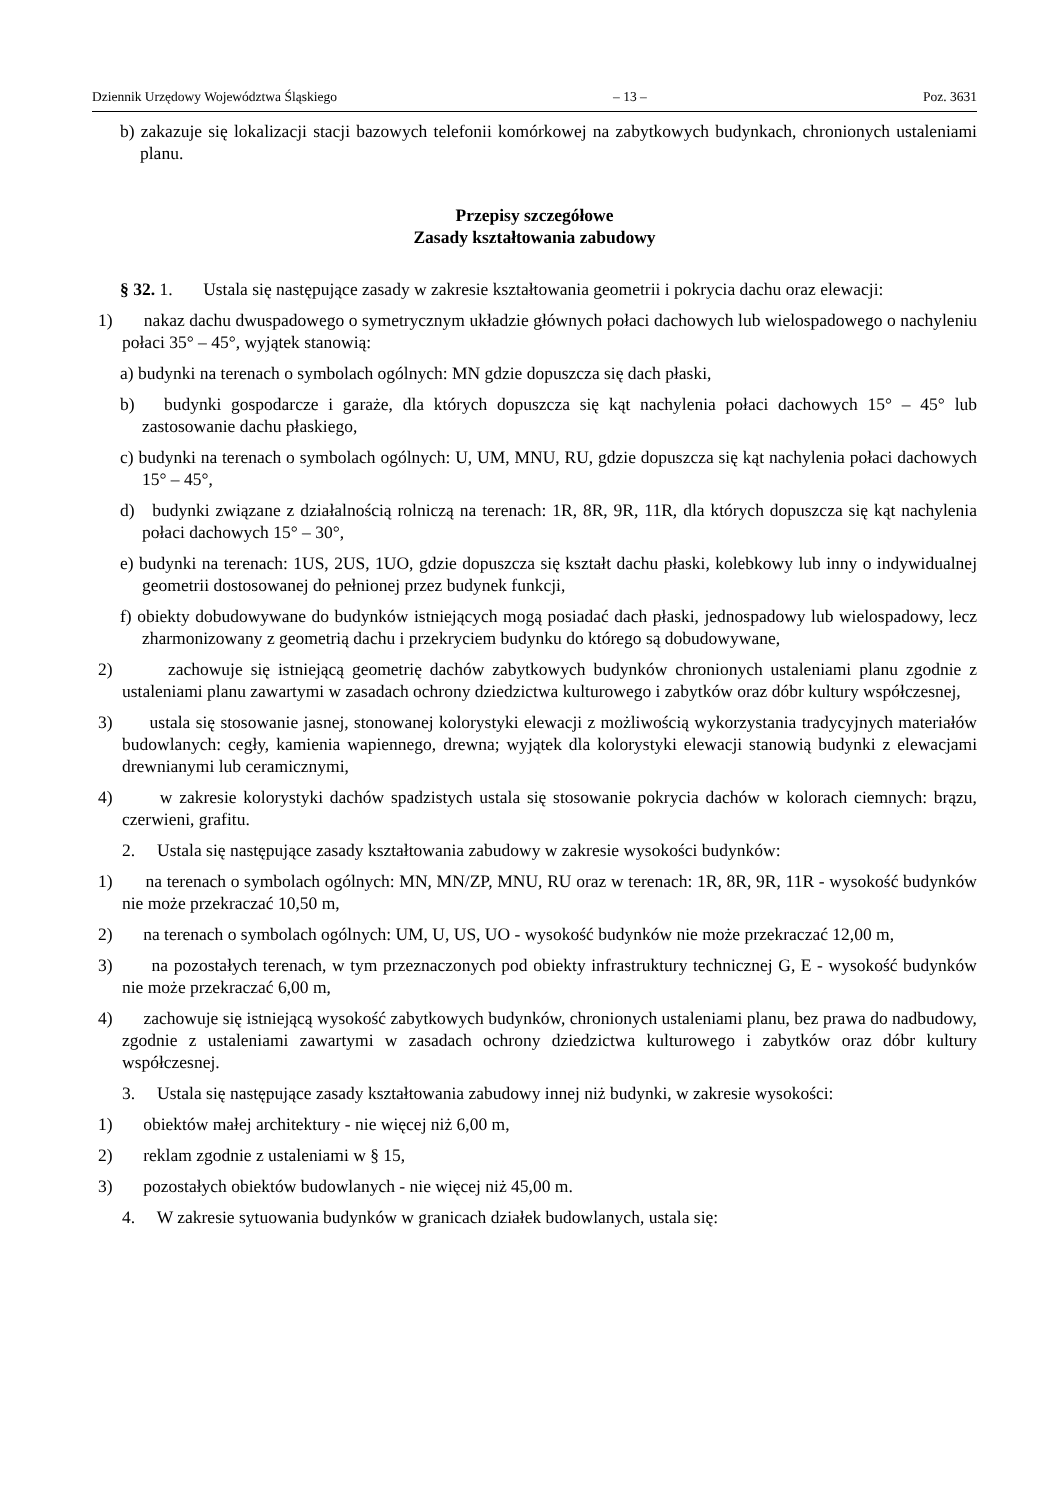Dziennik Urzędowy Województwa Śląskiego – 13 – Poz. 3631
b) zakazuje się lokalizacji stacji bazowych telefonii komórkowej na zabytkowych budynkach, chronionych ustaleniami planu.
Przepisy szczegółowe
Zasady kształtowania zabudowy
§ 32. 1. Ustala się następujące zasady w zakresie kształtowania geometrii i pokrycia dachu oraz elewacji:
1) nakaz dachu dwuspadowego o symetrycznym układzie głównych połaci dachowych lub wielospadowego o nachyleniu połaci 35° – 45°, wyjątek stanowią:
a) budynki na terenach o symbolach ogólnych: MN gdzie dopuszcza się dach płaski,
b) budynki gospodarcze i garaże, dla których dopuszcza się kąt nachylenia połaci dachowych 15° – 45° lub zastosowanie dachu płaskiego,
c) budynki na terenach o symbolach ogólnych: U, UM, MNU, RU, gdzie dopuszcza się kąt nachylenia połaci dachowych 15° – 45°,
d) budynki związane z działalnością rolniczą na terenach: 1R, 8R, 9R, 11R, dla których dopuszcza się kąt nachylenia połaci dachowych 15° – 30°,
e) budynki na terenach: 1US, 2US, 1UO, gdzie dopuszcza się kształt dachu płaski, kolebkowy lub inny o indywidualnej geometrii dostosowanej do pełnionej przez budynek funkcji,
f) obiekty dobudowywane do budynków istniejących mogą posiadać dach płaski, jednospadowy lub wielospadowy, lecz zharmonizowany z geometrią dachu i przekryciem budynku do którego są dobudowywane,
2) zachowuje się istniejącą geometrię dachów zabytkowych budynków chronionych ustaleniami planu zgodnie z ustaleniami planu zawartymi w zasadach ochrony dziedzictwa kulturowego i zabytków oraz dóbr kultury współczesnej,
3) ustala się stosowanie jasnej, stonowanej kolorystyki elewacji z możliwością wykorzystania tradycyjnych materiałów budowlanych: cegły, kamienia wapiennego, drewna; wyjątek dla kolorystyki elewacji stanowią budynki z elewacjami drewnianymi lub ceramicznymi,
4) w zakresie kolorystyki dachów spadzistych ustala się stosowanie pokrycia dachów w kolorach ciemnych: brązu, czerwieni, grafitu.
2. Ustala się następujące zasady kształtowania zabudowy w zakresie wysokości budynków:
1) na terenach o symbolach ogólnych: MN, MN/ZP, MNU, RU oraz w terenach: 1R, 8R, 9R, 11R - wysokość budynków nie może przekraczać 10,50 m,
2) na terenach o symbolach ogólnych: UM, U, US, UO - wysokość budynków nie może przekraczać 12,00 m,
3) na pozostałych terenach, w tym przeznaczonych pod obiekty infrastruktury technicznej G, E - wysokość budynków nie może przekraczać 6,00 m,
4) zachowuje się istniejącą wysokość zabytkowych budynków, chronionych ustaleniami planu, bez prawa do nadbudowy, zgodnie z ustaleniami zawartymi w zasadach ochrony dziedzictwa kulturowego i zabytków oraz dóbr kultury współczesnej.
3. Ustala się następujące zasady kształtowania zabudowy innej niż budynki, w zakresie wysokości:
1) obiektów małej architektury - nie więcej niż 6,00 m,
2) reklam zgodnie z ustaleniami w § 15,
3) pozostałych obiektów budowlanych - nie więcej niż 45,00 m.
4. W zakresie sytuowania budynków w granicach działek budowlanych, ustala się: